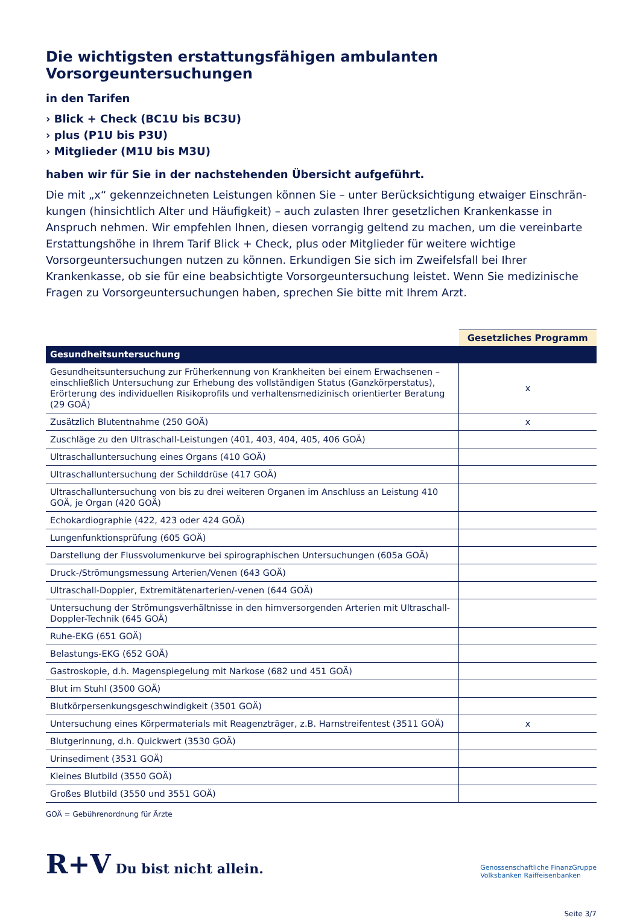Die wichtigsten erstattungsfähigen ambulanten Vorsorgeuntersuchungen
in den Tarifen
› Blick + Check (BC1U bis BC3U)
› plus (P1U bis P3U)
› Mitglieder (M1U bis M3U)
haben wir für Sie in der nachstehenden Übersicht aufgeführt.
Die mit „x“ gekennzeichneten Leistungen können Sie – unter Berücksichtigung etwaiger Einschrän­kungen (hinsichtlich Alter und Häufigkeit) – auch zulasten Ihrer gesetzlichen Krankenkasse in Anspruch nehmen. Wir empfehlen Ihnen, diesen vorrangig geltend zu machen, um die vereinbarte Erstattungs­höhe in Ihrem Tarif Blick + Check, plus oder Mitglieder für weitere wichtige Vorsorgeuntersuchungen nutzen zu können. Erkundigen Sie sich im Zweifelsfall bei Ihrer Krankenkasse, ob sie für eine beab­sichtigte Vorsorgeuntersuchung leistet. Wenn Sie medizinische Fragen zu Vorsorgeuntersuchungen haben, sprechen Sie bitte mit Ihrem Arzt.
| | Gesetzliches Programm |
| --- | --- |
| Gesundheitsuntersuchung | |
| Gesundheitsuntersuchung zur Früherkennung von Krankheiten bei einem Erwachsenen – einschließlich Untersuchung zur Erhebung des vollständigen Status (Ganzkörperstatus), Erörterung des individuellen Risikoprofils und verhaltensmedizinisch orientierter Beratung (29 GOÄ) | x |
| Zusätzlich Blutentnahme (250 GOÄ) | x |
| Zuschläge zu den Ultraschall-Leistungen (401, 403, 404, 405, 406 GOÄ) | |
| Ultraschalluntersuchung eines Organs (410 GOÄ) | |
| Ultraschalluntersuchung der Schilddrüse (417 GOÄ) | |
| Ultraschalluntersuchung von bis zu drei weiteren Organen im Anschluss an Leistung 410 GOÄ, je Organ (420 GOÄ) | |
| Echokardiographie (422, 423 oder 424 GOÄ) | |
| Lungenfunktionsprüfung (605 GOÄ) | |
| Darstellung der Flussvolumenkurve bei spirographischen Untersuchungen (605a GOÄ) | |
| Druck-/Strömungsmessung Arterien/Venen (643 GOÄ) | |
| Ultraschall-Doppler, Extremitätenarterien/-venen (644 GOÄ) | |
| Untersuchung der Strömungsverhältnisse in den hirnversorgenden Arterien mit Ultraschall-Doppler-Technik (645 GOÄ) | |
| Ruhe-EKG (651 GOÄ) | |
| Belastungs-EKG (652 GOÄ) | |
| Gastroskopie, d.h. Magenspiegelung mit Narkose (682 und 451 GOÄ) | |
| Blut im Stuhl (3500 GOÄ) | |
| Blutkörpersenkungsgeschwindigkeit (3501 GOÄ) | |
| Untersuchung eines Körpermaterials mit Reagenzträger, z.B. Harnstreifentest (3511 GOÄ) | x |
| Blutgerinnung, d.h. Quickwert (3530 GOÄ) | |
| Urinsediment (3531 GOÄ) | |
| Kleines Blutbild (3550 GOÄ) | |
| Großes Blutbild (3550 und 3551 GOÄ) | |
GOÄ = Gebührenordnung für Ärzte
R+V Du bist nicht allein.
Genossenschaftliche FinanzGruppe
Volksbanken Raiffeisenbanken
Seite 3/7